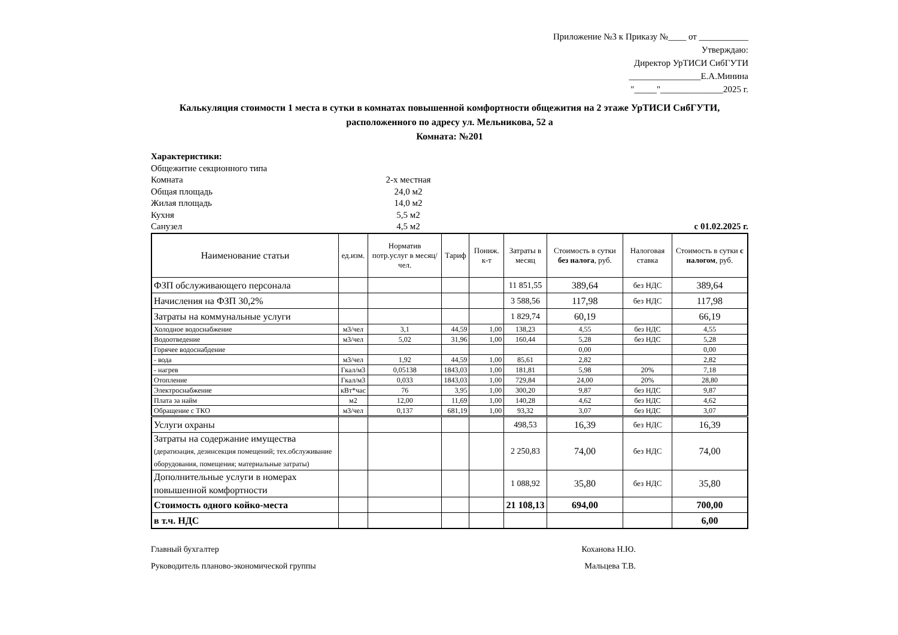Приложение №3 к Приказу №____ от ___________
Утверждаю:
Директор УрТИСИ СибГУТИ
________________Е.А.Минина
"_____"______________2025 г.
Калькуляция стоимости 1 места в сутки в комнатах повышенной комфортности общежития на 2 этаже УрТИСИ СибГУТИ,
расположенного по адресу ул. Мельникова, 52 а
Комната: №201
Характеристики:
Общежитие секционного типа
Комната 2-х местная
Общая площадь 24,0 м2
Жилая площадь 14,0 м2
Кухня 5,5 м2
Санузел 4,5 м2 с 01.02.2025 г.
| Наименование статьи | ед.изм. | Норматив потр.услуг в месяц/чел. | Тариф | Пониж. к-т | Затраты в месяц | Стоимость в сутки без налога , руб. | Налоговая ставка | Стоимость в сутки с налогом , руб. |
| --- | --- | --- | --- | --- | --- | --- | --- | --- |
| ФЗП обслуживающего персонала | | | | | 11 851,55 | 389,64 | без НДС | 389,64 |
| Начисления на ФЗП 30,2% | | | | | 3 588,56 | 117,98 | без НДС | 117,98 |
| Затраты на коммунальные услуги | | | | | 1 829,74 | 60,19 | | 66,19 |
| Холодное водоснабжение | м3/чел | 3,1 | 44,59 | 1,00 | 138,23 | 4,55 | без НДС | 4,55 |
| Водоотведение | м3/чел | 5,02 | 31,96 | 1,00 | 160,44 | 5,28 | без НДС | 5,28 |
| Горячее водоснабдение | | | | | | 0,00 | | 0,00 |
| - вода | м3/чел | 1,92 | 44,59 | 1,00 | 85,61 | 2,82 | | 2,82 |
| - нагрев | Гкал/м3 | 0,05138 | 1843,03 | 1,00 | 181,81 | 5,98 | 20% | 7,18 |
| Отопление | Гкал/м3 | 0,033 | 1843,03 | 1,00 | 729,84 | 24,00 | 20% | 28,80 |
| Электроснабжение | кВт*час | 76 | 3,95 | 1,00 | 300,20 | 9,87 | без НДС | 9,87 |
| Плата за найм | м2 | 12,00 | 11,69 | 1,00 | 140,28 | 4,62 | без НДС | 4,62 |
| Обращение с ТКО | м3/чел | 0,137 | 681,19 | 1,00 | 93,32 | 3,07 | без НДС | 3,07 |
| Услуги охраны | | | | | 498,53 | 16,39 | без НДС | 16,39 |
| Затраты на содержание имущества (дератизация, дезинсекция помещений; тех.обслуживание оборудования, помещения; материальные затраты) | | | | | 2 250,83 | 74,00 | без НДС | 74,00 |
| Дополнительные услуги в номерах повышенной комфортности | | | | | 1 088,92 | 35,80 | без НДС | 35,80 |
| Стоимость одного койко-места | | | | | 21 108,13 | 694,00 | | 700,00 |
| в т.ч. НДС | | | | | | | | 6,00 |
Главный бухгалтер Коханова Н.Ю.
Руководитель планово-экономической группы Мальцева Т.В.